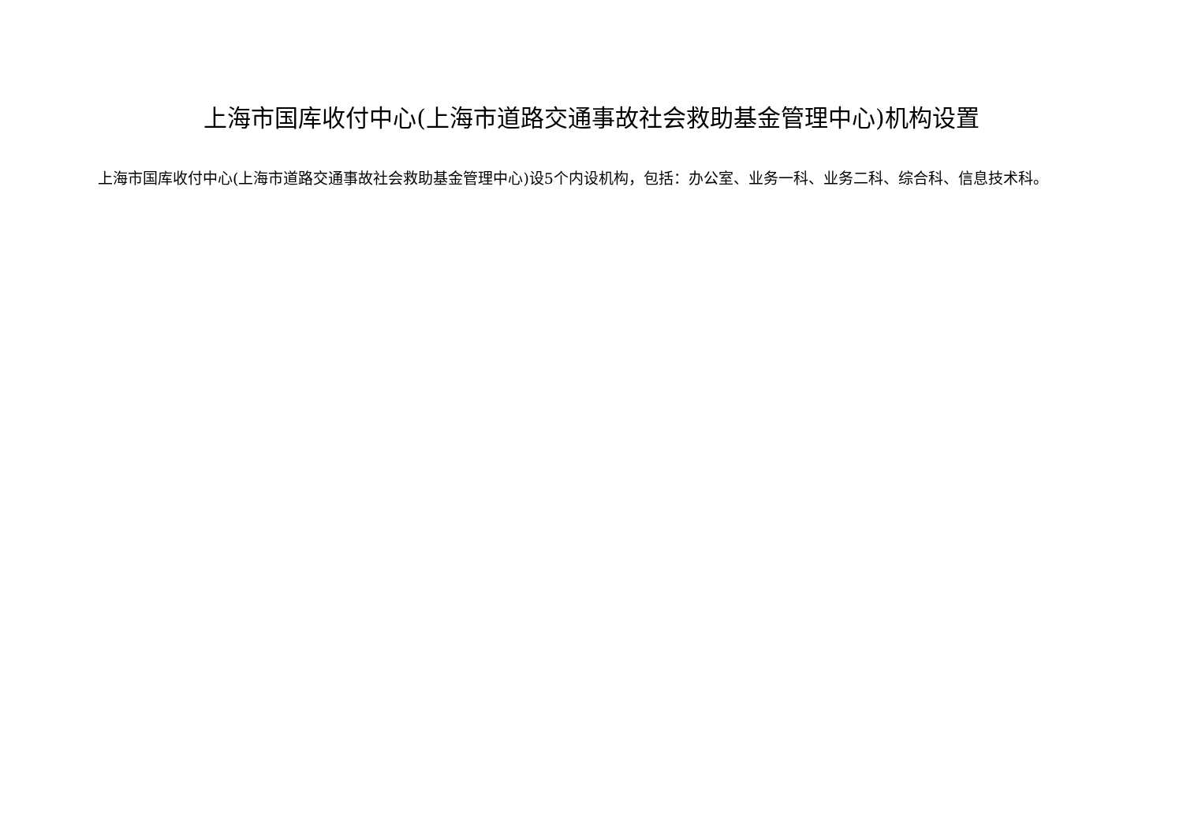上海市国库收付中心(上海市道路交通事故社会救助基金管理中心)机构设置
上海市国库收付中心(上海市道路交通事故社会救助基金管理中心)设5个内设机构，包括：办公室、业务一科、业务二科、综合科、信息技术科。